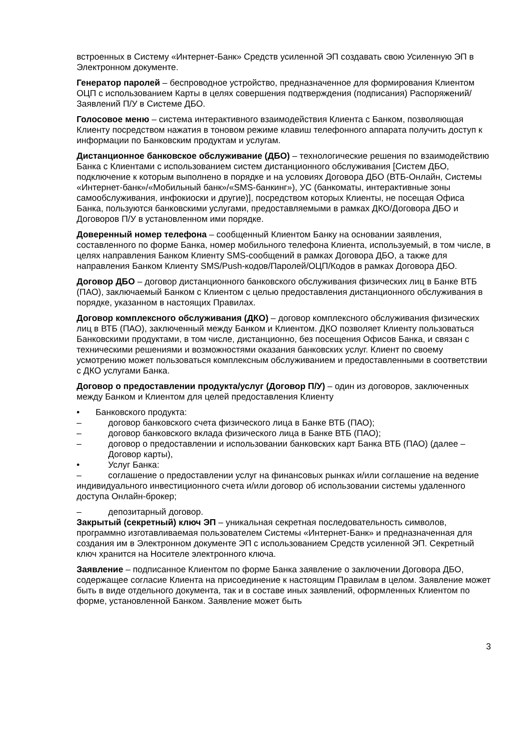встроенных в Систему «Интернет-Банк» Средств усиленной ЭП создавать свою Усиленную ЭП в Электронном документе.
Генератор паролей – беспроводное устройство, предназначенное для формирования Клиентом ОЦП с использованием Карты в целях совершения подтверждения (подписания) Распоряжений/Заявлений П/У в Системе ДБО.
Голосовое меню – система интерактивного взаимодействия Клиента с Банком, позволяющая Клиенту посредством нажатия в тоновом режиме клавиш телефонного аппарата получить доступ к информации по Банковским продуктам и услугам.
Дистанционное банковское обслуживание (ДБО) – технологические решения по взаимодействию Банка с Клиентами с использованием систем дистанционного обслуживания [Систем ДБО, подключение к которым выполнено в порядке и на условиях Договора ДБО (ВТБ-Онлайн, Системы «Интернет-банк»/«Мобильный банк»/«SMS-банкинг»), УС (банкоматы, интерактивные зоны самообслуживания, инфокиоски и другие)], посредством которых Клиенты, не посещая Офиса Банка, пользуются банковскими услугами, предоставляемыми в рамках ДКО/Договора ДБО и Договоров П/У в установленном ими порядке.
Доверенный номер телефона – сообщенный Клиентом Банку на основании заявления, составленного по форме Банка, номер мобильного телефона Клиента, используемый, в том числе, в целях направления Банком Клиенту SMS-сообщений в рамках Договора ДБО, а также для направления Банком Клиенту SMS/Push-кодов/Паролей/ОЦП/Кодов в рамках Договора ДБО.
Договор ДБО – договор дистанционного банковского обслуживания физических лиц в Банке ВТБ (ПАО), заключаемый Банком с Клиентом с целью предоставления дистанционного обслуживания в порядке, указанном в настоящих Правилах.
Договор комплексного обслуживания (ДКО) – договор комплексного обслуживания физических лиц в ВТБ (ПАО), заключенный между Банком и Клиентом. ДКО позволяет Клиенту пользоваться Банковскими продуктами, в том числе, дистанционно, без посещения Офисов Банка, и связан с техническими решениями и возможностями оказания банковских услуг. Клиент по своему усмотрению может пользоваться комплексным обслуживанием и предоставленными в соответствии с ДКО услугами Банка.
Договор о предоставлении продукта/услуг (Договор П/У) – один из договоров, заключенных между Банком и Клиентом для целей предоставления Клиенту
• Банковского продукта:
– договор банковского счета физического лица в Банке ВТБ (ПАО);
– договор банковского вклада физического лица в Банке ВТБ (ПАО);
– договор о предоставлении и использовании банковских карт Банка ВТБ (ПАО) (далее – Договор карты),
• Услуг Банка:
– соглашение о предоставлении услуг на финансовых рынках и/или соглашение на ведение индивидуального инвестиционного счета и/или договор об использовании системы удаленного доступа Онлайн-брокер;
– депозитарный договор.
Закрытый (секретный) ключ ЭП – уникальная секретная последовательность символов, программно изготавливаемая пользователем Системы «Интернет-Банк» и предназначенная для создания им в Электронном документе ЭП с использованием Средств усиленной ЭП. Секретный ключ хранится на Носителе электронного ключа.
Заявление – подписанное Клиентом по форме Банка заявление о заключении Договора ДБО, содержащее согласие Клиента на присоединение к настоящим Правилам в целом. Заявление может быть в виде отдельного документа, так и в составе иных заявлений, оформленных Клиентом по форме, установленной Банком. Заявление может быть
3